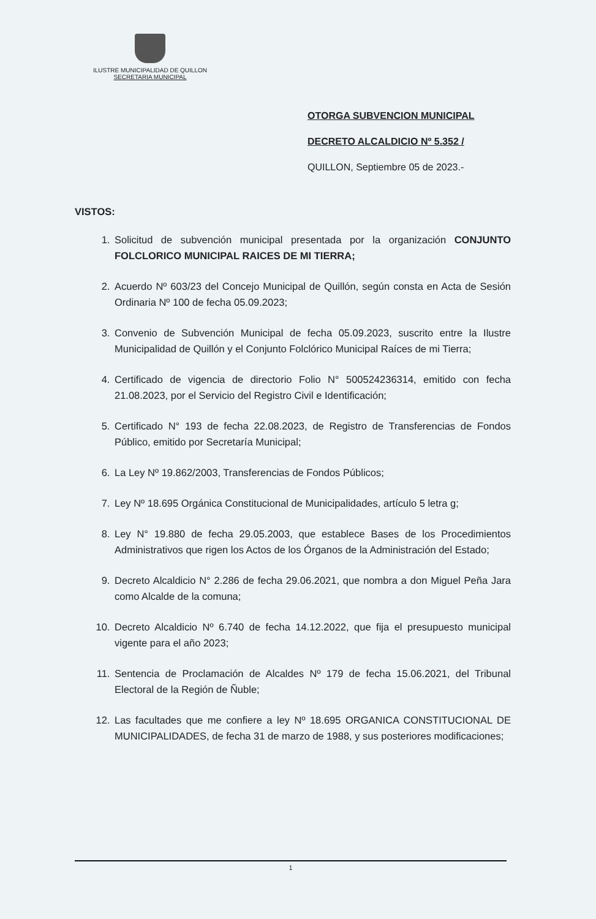ILUSTRE MUNICIPALIDAD DE QUILLON
SECRETARIA MUNICIPAL
OTORGA SUBVENCION MUNICIPAL
DECRETO ALCALDICIO Nº 5.352 /
QUILLON, Septiembre 05 de 2023.-
VISTOS:
1. Solicitud de subvención municipal presentada por la organización CONJUNTO FOLCLORICO MUNICIPAL RAICES DE MI TIERRA;
2. Acuerdo Nº 603/23 del Concejo Municipal de Quillón, según consta en Acta de Sesión Ordinaria Nº 100 de fecha 05.09.2023;
3. Convenio de Subvención Municipal de fecha 05.09.2023, suscrito entre la Ilustre Municipalidad de Quillón y el Conjunto Folclórico Municipal Raíces de mi Tierra;
4. Certificado de vigencia de directorio Folio N° 500524236314, emitido con fecha 21.08.2023, por el Servicio del Registro Civil e Identificación;
5. Certificado N° 193 de fecha 22.08.2023, de Registro de Transferencias de Fondos Público, emitido por Secretaría Municipal;
6. La Ley Nº 19.862/2003, Transferencias de Fondos Públicos;
7. Ley Nº 18.695 Orgánica Constitucional de Municipalidades, artículo 5 letra g;
8. Ley N° 19.880 de fecha 29.05.2003, que establece Bases de los Procedimientos Administrativos que rigen los Actos de los Órganos de la Administración del Estado;
9. Decreto Alcaldicio N° 2.286 de fecha 29.06.2021, que nombra a don Miguel Peña Jara como Alcalde de la comuna;
10. Decreto Alcaldicio Nº 6.740 de fecha 14.12.2022, que fija el presupuesto municipal vigente para el año 2023;
11. Sentencia de Proclamación de Alcaldes Nº 179 de fecha 15.06.2021, del Tribunal Electoral de la Región de Ñuble;
12. Las facultades que me confiere a ley Nº 18.695 ORGANICA CONSTITUCIONAL DE MUNICIPALIDADES, de fecha 31 de marzo de 1988, y sus posteriores modificaciones;
1